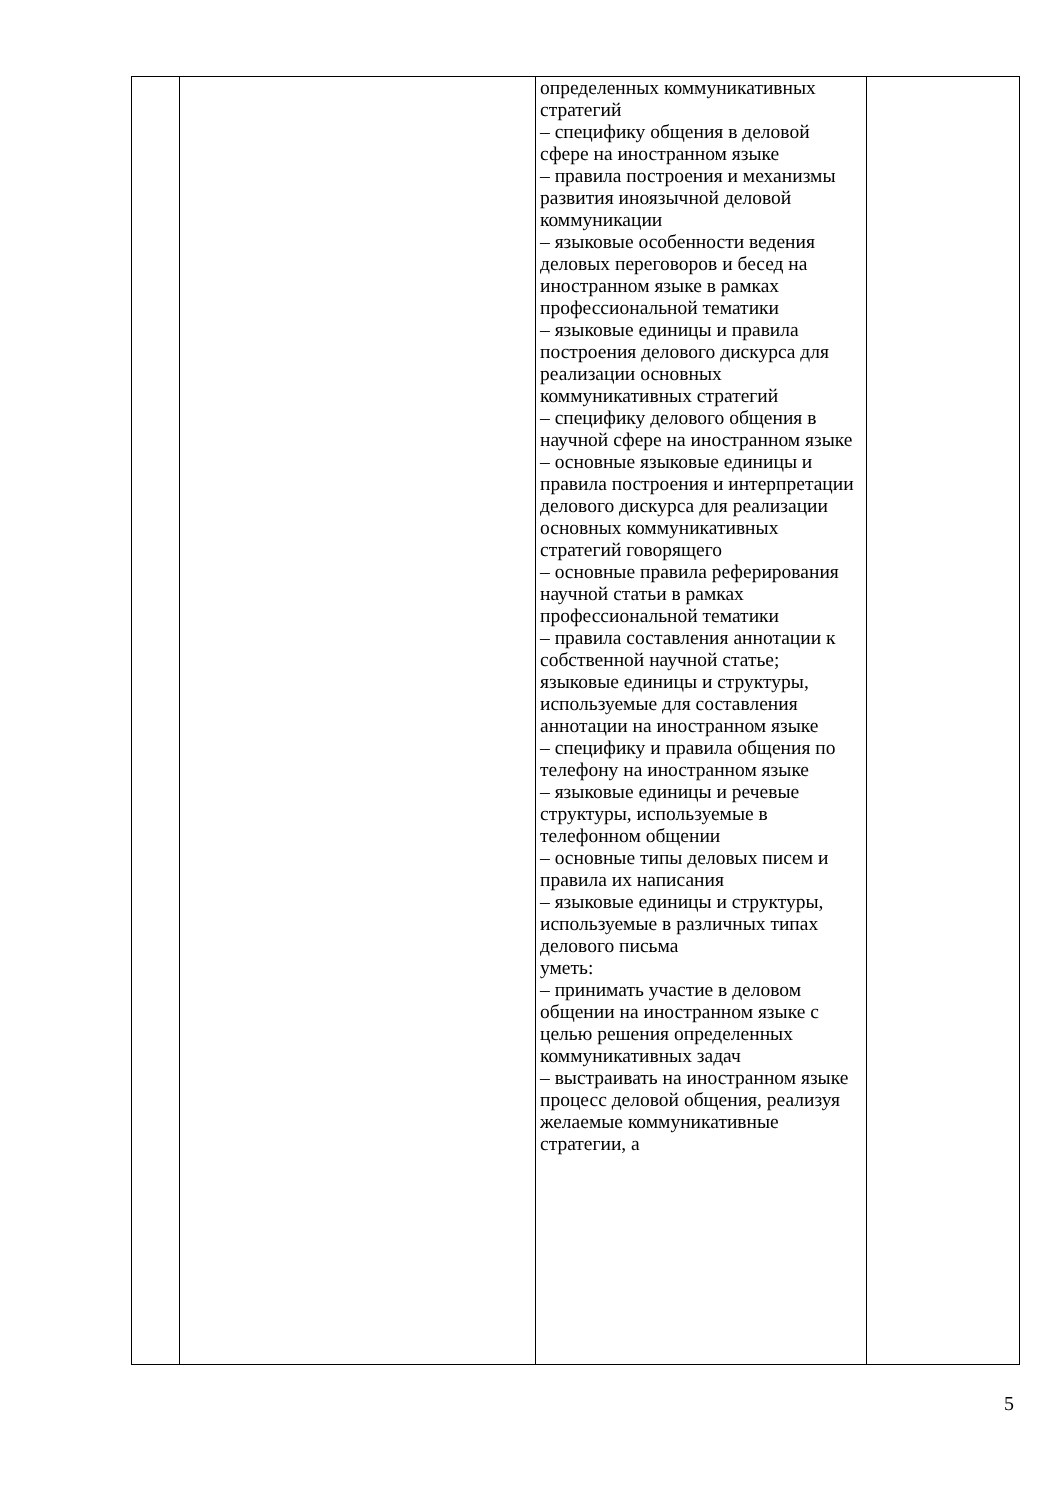| | | определенных коммуникативных стратегий – специфику общения в деловой сфере на иностранном языке – правила построения и механизмы развития иноязычной деловой коммуникации – языковые особенности ведения деловых переговоров и бесед на иностранном языке в рамках профессиональной тематики – языковые единицы и правила построения делового дискурса для реализации основных коммуникативных стратегий – специфику делового общения в научной сфере на иностранном языке – основные языковые единицы и правила построения и интерпретации делового дискурса для реализации основных коммуникативных стратегий говорящего – основные правила реферирования научной статьи в рамках профессиональной тематики – правила составления аннотации к собственной научной статье; языковые единицы и структуры, используемые для составления аннотации на иностранном языке – специфику и правила общения по телефону на иностранном языке – языковые единицы и речевые структуры, используемые в телефонном общении – основные типы деловых писем и правила их написания – языковые единицы и структуры, используемые в различных типах делового письма уметь: – принимать участие в деловом общении на иностранном языке с целью решения определенных коммуникативных задач – выстраивать на иностранном языке процесс деловой общения, реализуя желаемые коммуникативные стратегии, а | |
5